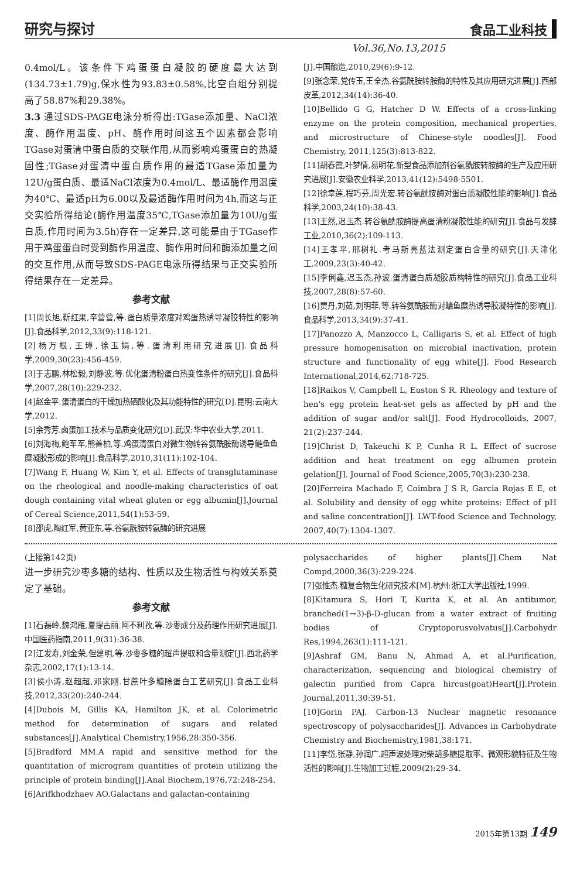研究与探讨 食品工业科技
Vol.36,No.13,2015
0.4mol/L。该条件下鸡蛋蛋白凝胶的硬度最大达到(134.73±1.79)g,保水性为93.83±0.58%,比空白组分别提高了58.87%和29.38%。
3.3 通过SDS-PAGE电泳分析得出:TGase添加量、NaCl浓度、酶作用温度、pH、酶作用时间这五个因素都会影响TGase对蛋清中蛋白质的交联作用,从而影响鸡蛋蛋白的热凝固性;TGase对蛋清中蛋白质作用的最适TGase添加量为12U/g蛋白质、最适NaCl浓度为0.4mol/L、最适酶作用温度为40℃、最适pH为6.00以及最适酶作用时间为4h,而这与正交实验所得结论(酶作用温度35℃,TGase添加量为10U/g蛋白质,作用时间为3.5h)存在一定差异,这可能是由于TGase作用于鸡蛋蛋白时受到酶作用温度、酶作用时间和酶添加量之间的交互作用,从而导致SDS-PAGE电泳所得结果与正交实验所得结果存在一定差异。
参考文献
[1]周长旭,靳红果,辛营营,等.蛋白质量浓度对鸡蛋热诱导凝胶特性的影响[J].食品科学,2012,33(9):118-121.
[2]杨万根,王璋,徐玉娟,等.蛋清利用研究进展[J].食品科学,2009,30(23):456-459.
[3]于志鹏,林松毅,刘静波,等.优化蛋清粉蛋白热变性条件的研究[J].食品科学,2007,28(10):229-232.
[4]赵金平.蛋清蛋白的干燥加热硒酸化及其功能特性的研究[D].昆明:云南大学,2012.
[5]余秀芳.卤蛋加工技术与品质变化研究[D].武汉:华中农业大学,2011.
[6]刘海梅,鲍军军,熊善柏,等.鸡蛋清蛋白对微生物转谷氨酰胺酶诱导鲢鱼鱼糜凝胶形成的影响[J].食品科学,2010,31(11):102-104.
[7]Wang F, Huang W, Kim Y, et al. Effects of transglutaminase on the rheological and noodle-making characteristics of oat dough containing vital wheat gluten or egg albumin[J].Journal of Cereal Science,2011,54(1):53-59.
[8]邵虎,陶红军,黄亚东,等.谷氨酰胺转氨酶的研究进展
[J].中国酿造,2010,29(6):9-12.
[9]张念荣,党传玉,王全杰.谷氨酰胺转胺酶的特性及其应用研究进展[J].西部皮革,2012,34(14):36-40.
[10]Bellido G G, Hatcher D W. Effects of a cross-linking enzyme on the protein composition, mechanical properties, and microstructure of Chinese-style noodles[J]. Food Chemistry, 2011,125(3):813-822.
[11]胡春霞,叶梦情,易明花.新型食品添加剂谷氨酰胺转胺酶的生产及应用研究进展[J].安徽农业科学,2013,41(12):5498-5501.
[12]徐幸莲,程巧芬,周光宏.转谷氨酰胺酶对蛋白质凝胶性能的影响[J].食品科学,2003,24(10):38-43.
[13]王然,迟玉杰.转谷氨酰胺酶提高蛋清粉凝胶性能的研究[J].食品与发酵工业,2010,36(2):109-113.
[14]王孝平,邢树礼.考马斯亮蓝法测定蛋白含量的研究[J].天津化工,2009,23(3):40-42.
[15]李俐鑫,迟玉杰,孙波.蛋清蛋白质凝胶质构特性的研究[J].食品工业科技,2007,28(8):57-60.
[16]贾丹,刘茹,刘明菲,等.转谷氨酰胺酶对鳙鱼糜热诱导胶凝特性的影响[J].食品科学,2013,34(9):37-41.
[17]Panozzo A, Manzocco L, Calligaris S, et al. Effect of high pressure homogenisation on microbial inactivation, protein structure and functionality of egg white[J]. Food Research International,2014,62:718-725.
[18]Raikos V, Campbell L, Euston S R. Rheology and texture of hen's egg protein heat-set gels as affected by pH and the addition of sugar and/or salt[J]. Food Hydrocolloids, 2007, 21(2):237-244.
[19]Christ D, Takeuchi K P, Cunha R L. Effect of sucrose addition and heat treatment on egg albumen protein gelation[J]. Journal of Food Science,2005,70(3):230-238.
[20]Ferreira Machado F, Coimbra J S R, Garcia Rojas E E, et al. Solubility and density of egg white proteins: Effect of pH and saline concentration[J]. LWT-food Science and Technology, 2007,40(7):1304-1307.
(上接第142页)
进一步研究沙枣多糖的结构、性质以及生物活性与构效关系奠定了基础。
参考文献
[1]石磊岭,魏鸿雁,夏提古丽.阿不利孜,等.沙枣成分及药理作用研究进展[J].中国医药指南,2011,9(31):36-38.
[2]江发寿,刘金荣,但建明,等.沙枣多糖的超声提取和含量测定[J].西北药学杂志,2002,17(1):13-14.
[3]侯小涛,赵超超,邓家刚.甘蔗叶多糖除蛋白工艺研究[J].食品工业科技,2012,33(20):240-244.
[4]Dubois M, Gillis KA, Hamilton JK, et al. Colorimetric method for determination of sugars and related substances[J].Analytical Chemistry,1956,28:350-356.
[5]Bradford MM.A rapid and sensitive method for the quantitation of microgram quantities of protein utilizing the principle of protein binding[J].Anal Biochem,1976,72:248-254.
[6]Arifkhodzhaev AO.Galactans and galactan-containing
polysaccharides of higher plants[J].Chem Nat Compd,2000,36(3):229-224.
[7]张惟杰.糖复合物生化研究技术[M].杭州:浙江大学出版社,1999.
[8]Kitamura S, Hori T, Kurita K, et al. An antitumor, branched(1→3)-β-D-glucan from a water extract of fruiting bodies of Cryptoporusvolvatus[J].Carbohydr Res,1994,263(1):111-121.
[9]Ashraf GM, Banu N, Ahmad A, et al.Purification, characterization, sequencing and biological chemistry of galectin purified from Capra hircus(goat)Heart[J].Protein Journal,2011,30:39-51.
[10]Gorin PAJ. Carbon-13 Nuclear magnetic resonance spectroscopy of polysaccharides[J]. Advances in Carbohydrate Chemistry and Biochemistry,1981,38:171.
[11]李岱,张静,孙润广.超声波处理对柴胡多糖提取率、微观形貌特征及生物活性的影响[J].生物加工过程,2009(2):29-34.
2015年第13期 149